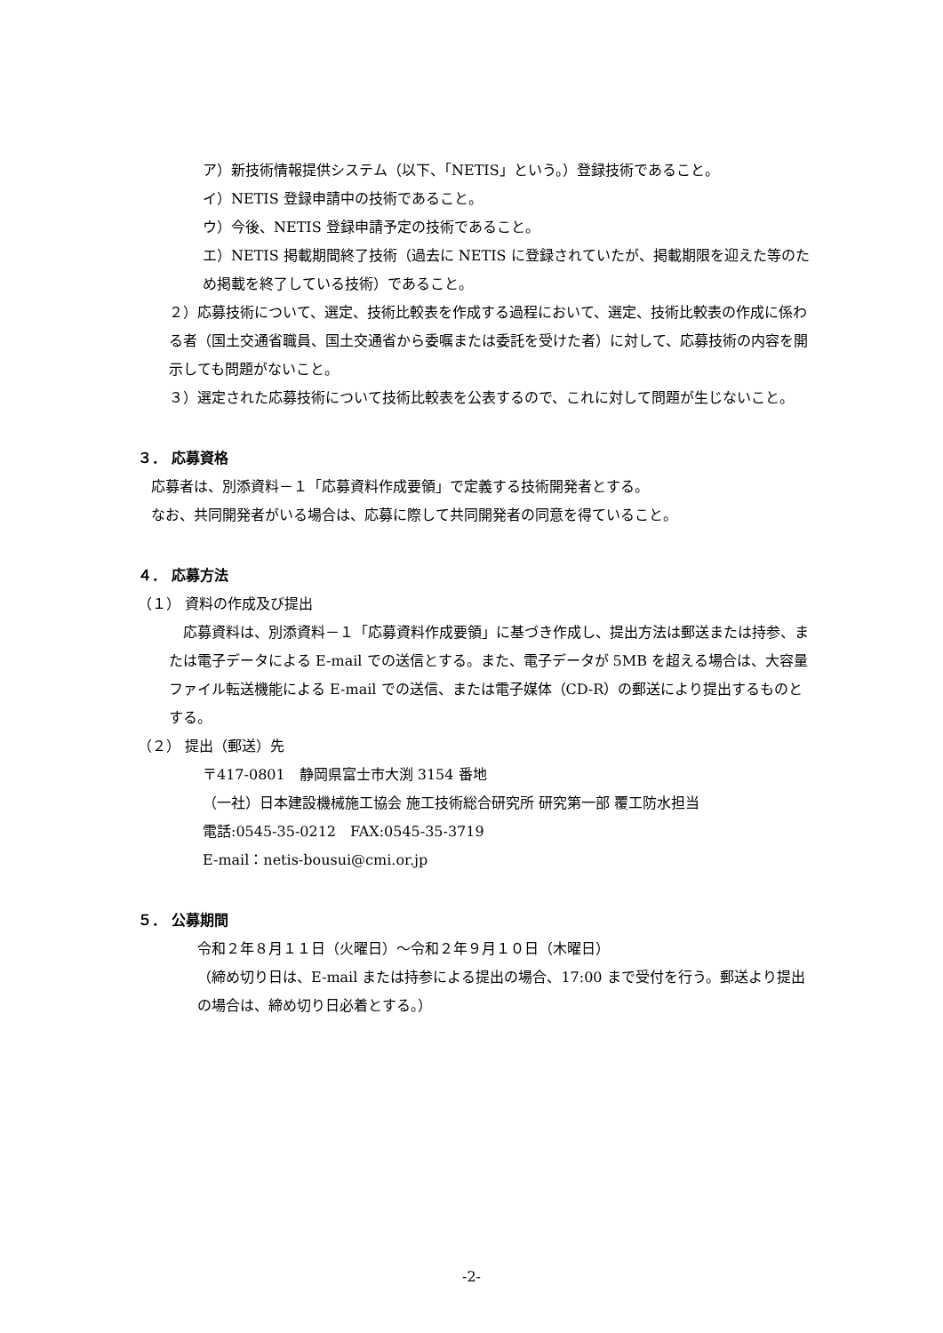ア）新技術情報提供システム（以下、「NETIS」という。）登録技術であること。
イ）NETIS 登録申請中の技術であること。
ウ）今後、NETIS 登録申請予定の技術であること。
エ）NETIS 掲載期間終了技術（過去に NETIS に登録されていたが、掲載期限を迎えた等のため掲載を終了している技術）であること。
２）応募技術について、選定、技術比較表を作成する過程において、選定、技術比較表の作成に係わる者（国土交通省職員、国土交通省から委嘱または委託を受けた者）に対して、応募技術の内容を開示しても問題がないこと。
３）選定された応募技術について技術比較表を公表するので、これに対して問題が生じないこと。
３． 応募資格
応募者は、別添資料－１「応募資料作成要領」で定義する技術開発者とする。
なお、共同開発者がいる場合は、応募に際して共同開発者の同意を得ていること。
４． 応募方法
（１） 資料の作成及び提出
　応募資料は、別添資料－１「応募資料作成要領」に基づき作成し、提出方法は郵送または持参、または電子データによる E-mail での送信とする。また、電子データが 5MB を超える場合は、大容量ファイル転送機能による E-mail での送信、または電子媒体（CD-R）の郵送により提出するものとする。
（２） 提出（郵送）先
〒417-0801　静岡県富士市大渕 3154 番地
（一社）日本建設機械施工協会 施工技術総合研究所 研究第一部 覆工防水担当
電話:0545-35-0212　FAX:0545-35-3719
E-mail：netis-bousui@cmi.or.jp
５． 公募期間
令和２年８月１１日（火曜日）～令和２年９月１０日（木曜日）
（締め切り日は、E-mail または持参による提出の場合、17:00 まで受付を行う。郵送より提出の場合は、締め切り日必着とする。）
-2-